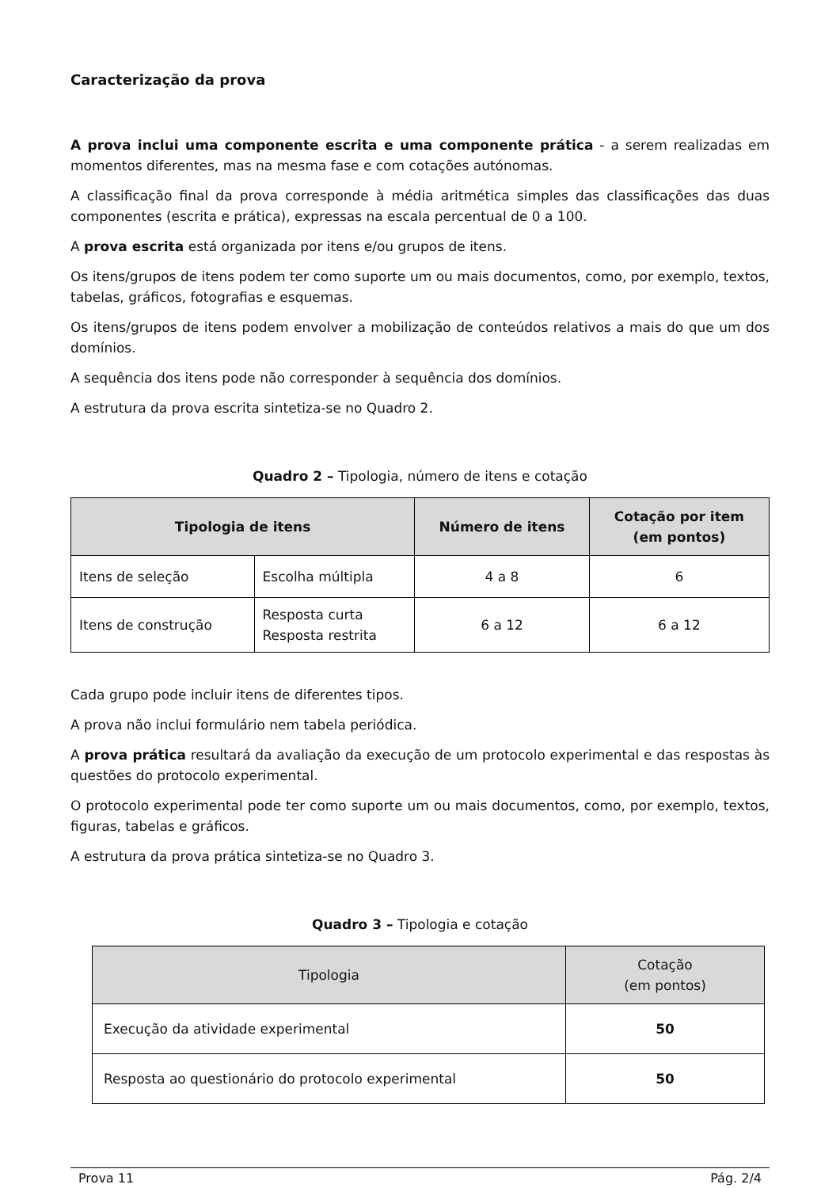Caracterização da prova
A prova inclui uma componente escrita e uma componente prática - a serem realizadas em momentos diferentes, mas na mesma fase e com cotações autónomas.
A classificação final da prova corresponde à média aritmética simples das classificações das duas componentes (escrita e prática), expressas na escala percentual de 0 a 100.
A prova escrita está organizada por itens e/ou grupos de itens.
Os itens/grupos de itens podem ter como suporte um ou mais documentos, como, por exemplo, textos, tabelas, gráficos, fotografias e esquemas.
Os itens/grupos de itens podem envolver a mobilização de conteúdos relativos a mais do que um dos domínios.
A sequência dos itens pode não corresponder à sequência dos domínios.
A estrutura da prova escrita sintetiza-se no Quadro 2.
Quadro 2 – Tipologia, número de itens e cotação
| Tipologia de itens | | Número de itens | Cotação por item (em pontos) |
| --- | --- | --- | --- |
| Itens de seleção | Escolha múltipla | 4 a 8 | 6 |
| Itens de construção | Resposta curta Resposta restrita | 6 a 12 | 6 a 12 |
Cada grupo pode incluir itens de diferentes tipos.
A prova não inclui formulário nem tabela periódica.
A prova prática resultará da avaliação da execução de um protocolo experimental e das respostas às questões do protocolo experimental.
O protocolo experimental pode ter como suporte um ou mais documentos, como, por exemplo, textos, figuras, tabelas e gráficos.
A estrutura da prova prática sintetiza-se no Quadro 3.
Quadro 3 – Tipologia e cotação
| Tipologia | Cotação (em pontos) |
| --- | --- |
| Execução da atividade experimental | 50 |
| Resposta ao questionário do protocolo experimental | 50 |
Prova 11 Pág. 2/4